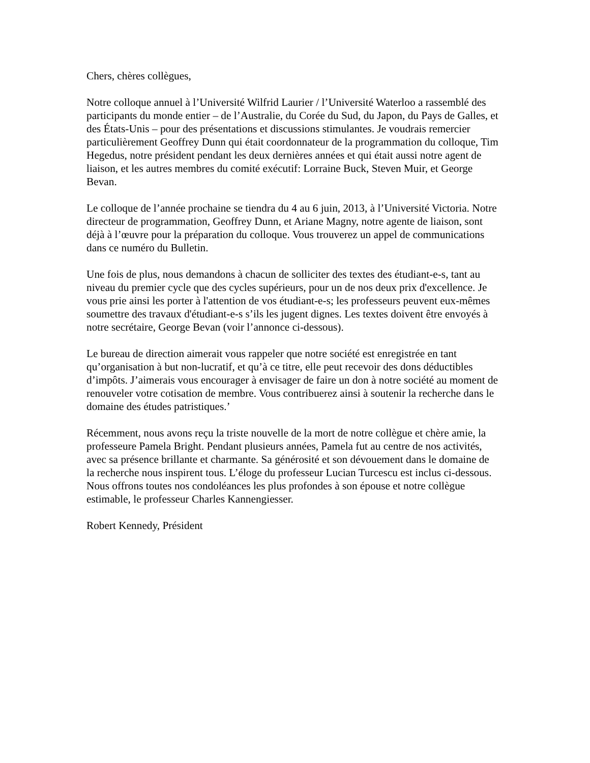Chers, chères collègues,
Notre colloque annuel à l’Université Wilfrid Laurier / l’Université Waterloo a rassemblé des participants du monde entier – de l’Australie, du Corée du Sud, du Japon, du Pays de Galles, et des États-Unis – pour des présentations et discussions stimulantes. Je voudrais remercier particulièrement Geoffrey Dunn qui était coordonnateur de la programmation du colloque, Tim Hegedus, notre président pendant les deux dernières années et qui était aussi notre agent de liaison, et les autres membres du comité exécutif: Lorraine Buck, Steven Muir, et George Bevan.
Le colloque de l’année prochaine se tiendra du 4 au 6 juin, 2013, à l’Université Victoria. Notre directeur de programmation, Geoffrey Dunn, et Ariane Magny, notre agente de liaison, sont déjà à l’œuvre pour la préparation du colloque. Vous trouverez un appel de communications dans ce numéro du Bulletin.
Une fois de plus, nous demandons à chacun de solliciter des textes des étudiant-e-s, tant au niveau du premier cycle que des cycles supérieurs, pour un de nos deux prix d'excellence. Je vous prie ainsi les porter à l'attention de vos étudiant-e-s; les professeurs peuvent eux-mêmes soumettre des travaux d'étudiant-e-s s’ils les jugent dignes. Les textes doivent être envoyés à notre secrétaire, George Bevan (voir l’annonce ci-dessous).
Le bureau de direction aimerait vous rappeler que notre société est enregistrée en tant qu’organisation à but non-lucratif, et qu’à ce titre, elle peut recevoir des dons déductibles d’impôts. J’aimerais vous encourager à envisager de faire un don à notre société au moment de renouveler votre cotisation de membre. Vous contribuerez ainsi à soutenir la recherche dans le domaine des études patristiques.’
Récemment, nous avons reçu la triste nouvelle de la mort de notre collègue et chère amie, la professeure Pamela Bright. Pendant plusieurs années, Pamela fut au centre de nos activités, avec sa présence brillante et charmante. Sa générosité et son dévouement dans le domaine de la recherche nous inspirent tous. L’éloge du professeur Lucian Turcescu est inclus ci-dessous. Nous offrons toutes nos condoléances les plus profondes à son épouse et notre collègue estimable, le professeur Charles Kannengiesser.
Robert Kennedy, Président